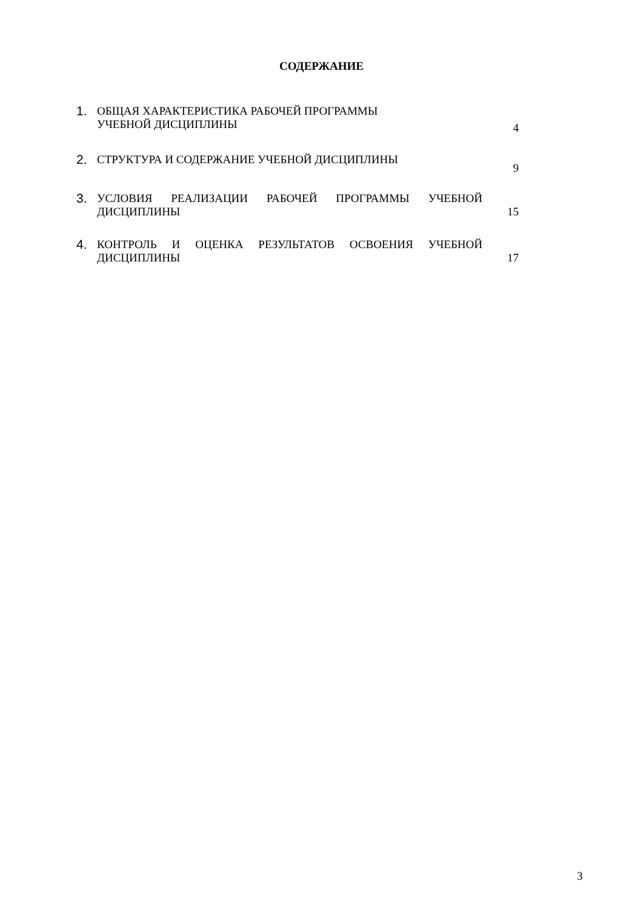СОДЕРЖАНИЕ
1. ОБЩАЯ ХАРАКТЕРИСТИКА РАБОЧЕЙ ПРОГРАММЫ
УЧЕБНОЙ ДИСЦИПЛИНЫ 4
2. СТРУКТУРА И СОДЕРЖАНИЕ УЧЕБНОЙ ДИСЦИПЛИНЫ 9
3. УСЛОВИЯ РЕАЛИЗАЦИИ РАБОЧЕЙ ПРОГРАММЫ УЧЕБНОЙ ДИСЦИПЛИНЫ 15
4. КОНТРОЛЬ И ОЦЕНКА РЕЗУЛЬТАТОВ ОСВОЕНИЯ УЧЕБНОЙ ДИСЦИПЛИНЫ 17
3